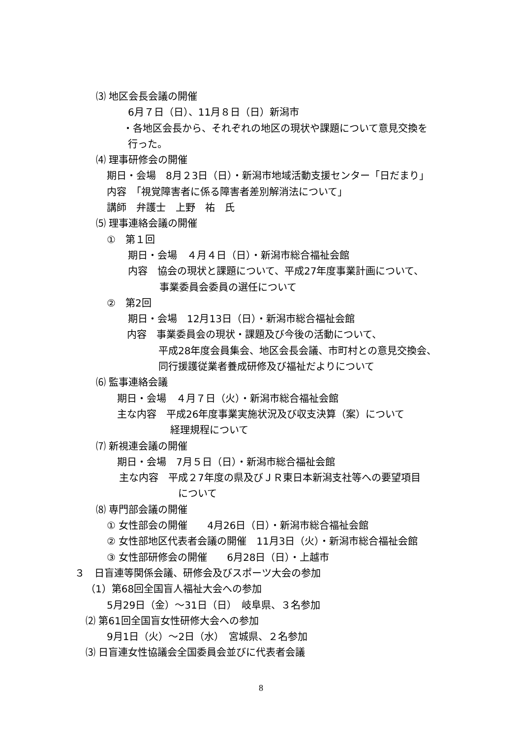⑶ 地区会長会議の開催
6月７日（日）、11月８日（日）新潟市
・各地区会長から、それぞれの地区の現状や課題について意見交換を
行った。
⑷ 理事研修会の開催
期日・会場　8月２3日（日）・新潟市地域活動支援センター「日だまり」
内容　「視覚障害者に係る障害者差別解消法について」
講師　弁護士　上野　祐　氏
⑸ 理事連絡会議の開催
①　第１回
期日・会場　４月４日（日）・新潟市総合福祉会館
内容　協会の現状と課題について、平成27年度事業計画について、
事業委員会委員の選任について
②　第2回
期日・会場　12月13日（日）・新潟市総合福祉会館
内容　事業委員会の現状・課題及び今後の活動について、
平成28年度会員集会、地区会長会議、市町村との意見交換会、
同行援護従業者養成研修及び福祉だよりについて
⑹ 監事連絡会議
期日・会場　４月７日（火）・新潟市総合福祉会館
主な内容　平成26年度事業実施状況及び収支決算（案）について
経理規程について
⑺ 新視連会議の開催
期日・会場　7月５日（日）・新潟市総合福祉会館
主な内容　平成２7年度の県及びＪＲ東日本新潟支社等への要望項目
について
⑻ 専門部会議の開催
① 女性部会の開催　　4月26日（日）・新潟市総合福祉会館
② 女性部地区代表者会議の開催　11月3日（火）・新潟市総合福祉会館
③ 女性部研修会の開催　　6月28日（日）・上越市
３　日盲連等関係会議、研修会及びスポーツ大会の参加
（1）第68回全国盲人福祉大会への参加
5月29日（金）～31日（日）　岐阜県、３名参加
⑵ 第61回全国盲女性研修大会への参加
9月1日（火）～2日（水）　宮城県、２名参加
⑶ 日盲連女性協議会全国委員会並びに代表者会議
8